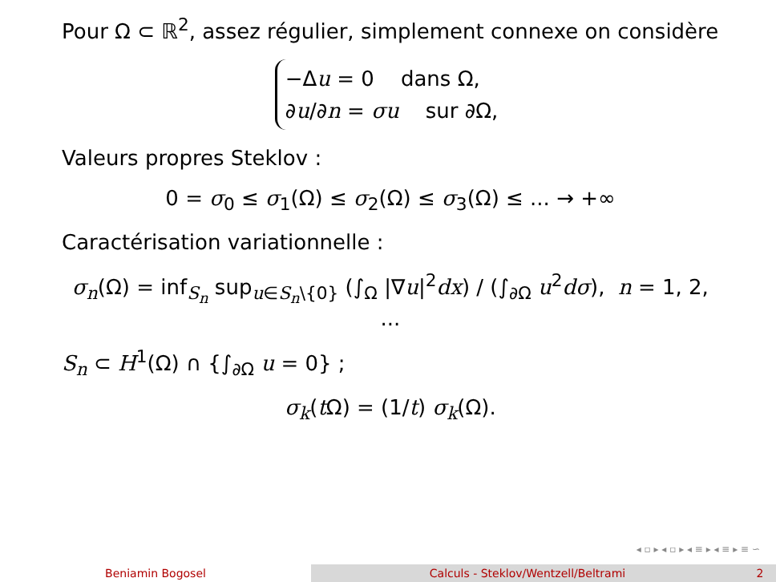Pour Ω ⊂ ℝ<sup>2</sup>, assez régulier, simplement connexe on considère
−Δu = 0 dans Ω,
∂u/∂n = σu sur ∂Ω,
Valeurs propres Steklov :
0 = σ<sub>0</sub> ≤ σ<sub>1</sub>(Ω) ≤ σ<sub>2</sub>(Ω) ≤ σ<sub>3</sub>(Ω) ≤ ... → +∞
Caractérisation variationnelle :
σ<sub>n</sub>(Ω) = inf<sub>S<sub>n</sub></sub> sup<sub>u∈S<sub>n</sub>\{0}</sub> (∫<sub>Ω</sub> |∇u|<sup>2</sup>dx) / (∫<sub>∂Ω</sub> u<sup>2</sup>dσ), n = 1, 2, ...
S<sub>n</sub> ⊂ H<sup>1</sup>(Ω) ∩ {∫<sub>∂Ω</sub> u = 0} ;
σ<sub>k</sub>(t Ω) = (1/t) σ<sub>k</sub>(Ω).
◂ ▫ ▸ ◂ ▫ ▸ ◂ ≡ ▸ ◂ ≡ ▸ ≡ ∽
Beniamin Bogosel Calculs - Steklov/Wentzell/Beltrami
2